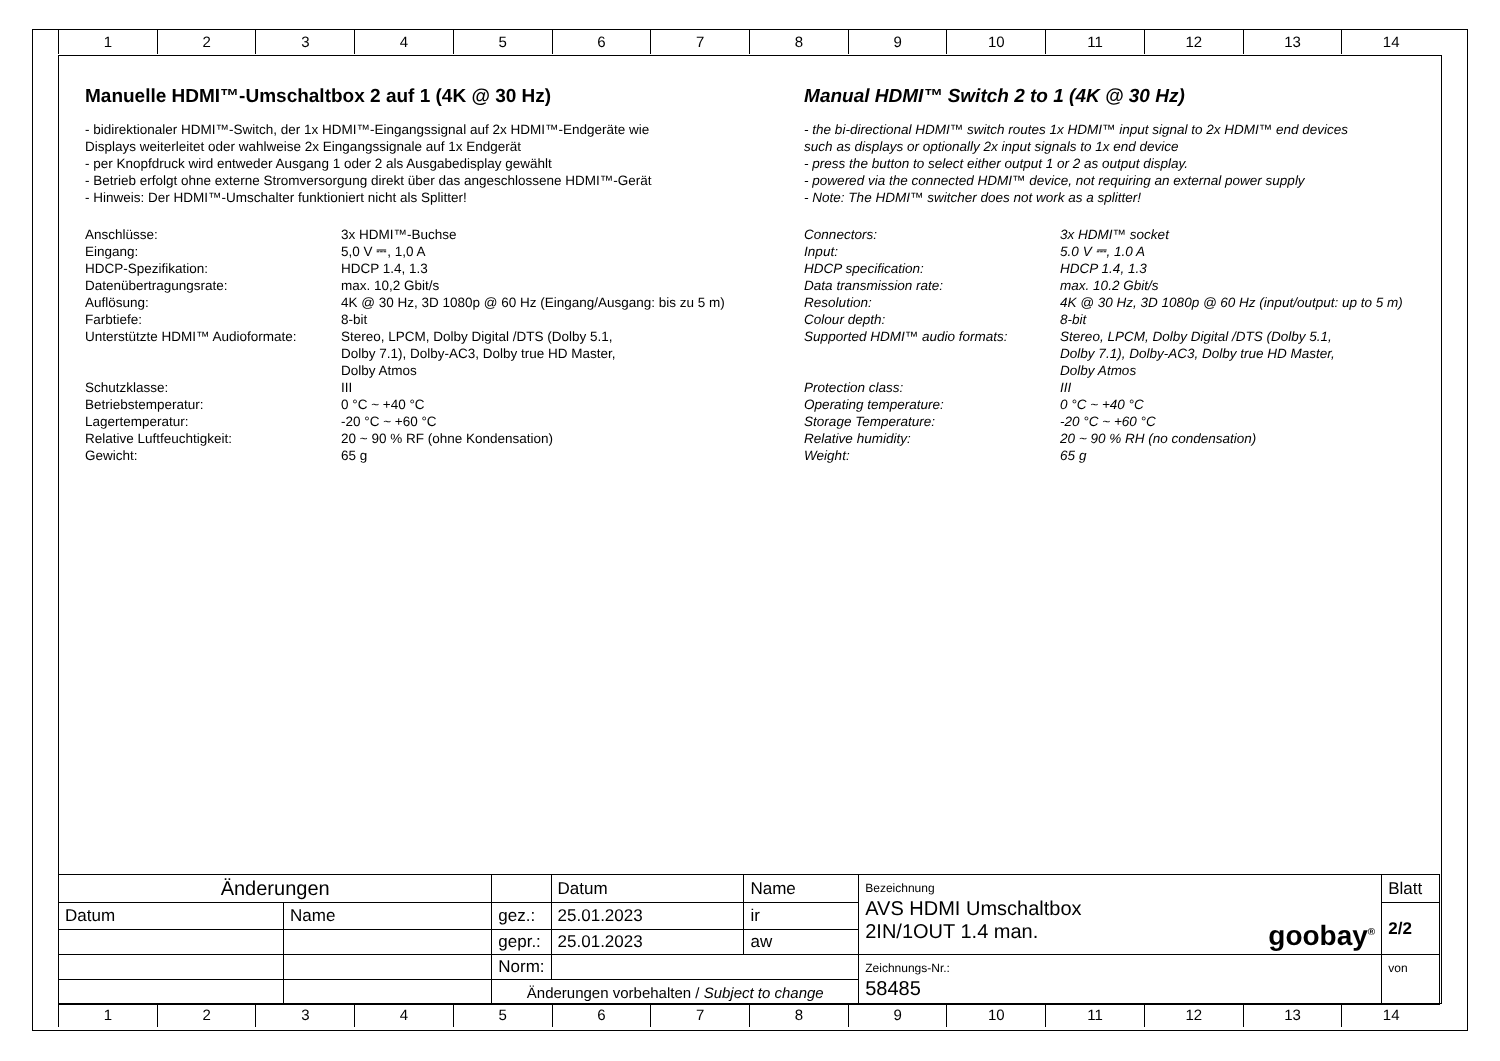1 2 3 4 5 6 7 8 9 10 11 12 13 14
Manuelle HDMI™-Umschaltbox 2 auf 1 (4K @ 30 Hz)
- bidirektionaler HDMI™-Switch, der 1x HDMI™-Eingangssignal auf 2x HDMI™-Endgeräte wie Displays weiterleitet oder wahlweise 2x Eingangssignale auf 1x Endgerät - per Knopfdruck wird entweder Ausgang 1 oder 2 als Ausgabedisplay gewählt - Betrieb erfolgt ohne externe Stromversorgung direkt über das angeschlossene HDMI™-Gerät - Hinweis: Der HDMI™-Umschalter funktioniert nicht als Splitter!
| Anschlüsse: | 3x HDMI™-Buchse |
| Eingang: | 5,0 V ⎓, 1,0 A |
| HDCP-Spezifikation: | HDCP 1.4, 1.3 |
| Datenübertragungsrate: | max. 10,2 Gbit/s |
| Auflösung: | 4K @ 30 Hz, 3D 1080p @ 60 Hz (Eingang/Ausgang: bis zu 5 m) |
| Farbtiefe: | 8-bit |
| Unterstützte HDMI™ Audioformate: | Stereo, LPCM, Dolby Digital /DTS (Dolby 5.1, Dolby 7.1), Dolby-AC3, Dolby true HD Master, Dolby Atmos |
| Schutzklasse: | III |
| Betriebstemperatur: | 0 °C ~ +40 °C |
| Lagertemperatur: | -20 °C ~ +60 °C |
| Relative Luftfeuchtigkeit: | 20 ~ 90 % RF (ohne Kondensation) |
| Gewicht: | 65 g |
Manual HDMI™ Switch 2 to 1 (4K @ 30 Hz)
- the bi-directional HDMI™ switch routes 1x HDMI™ input signal to 2x HDMI™ end devices such as displays or optionally 2x input signals to 1x end device - press the button to select either output 1 or 2 as output display. - powered via the connected HDMI™ device, not requiring an external power supply - Note: The HDMI™ switcher does not work as a splitter!
| Connectors: | 3x HDMI™ socket |
| Input: | 5.0 V ⎓, 1.0 A |
| HDCP specification: | HDCP 1.4, 1.3 |
| Data transmission rate: | max. 10.2 Gbit/s |
| Resolution: | 4K @ 30 Hz, 3D 1080p @ 60 Hz (input/output: up to 5 m) |
| Colour depth: | 8-bit |
| Supported HDMI™ audio formats: | Stereo, LPCM, Dolby Digital /DTS (Dolby 5.1, Dolby 7.1), Dolby-AC3, Dolby true HD Master, Dolby Atmos |
| Protection class: | III |
| Operating temperature: | 0 °C ~ +40 °C |
| Storage Temperature: | -20 °C ~ +60 °C |
| Relative humidity: | 20 ~ 90 % RH (no condensation) |
| Weight: | 65 g |
| Änderungen | | | Datum | Name | Bezeichnung AVS HDMI Umschaltbox 2IN/1OUT 1.4 man. goobay<sup>®</sup> | Blatt |
| Datum | Name | gez.: | 25.01.2023 | ir | | 2/2 |
| | | gepr.: | 25.01.2023 | aw | | |
| | | Norm: | | | Zeichnungs-Nr.: 58485 | von |
| | | Änderungen vorbehalten / Subject to change | | | | |
1 2 3 4 5 6 7 8 9 10 11 12 13 14